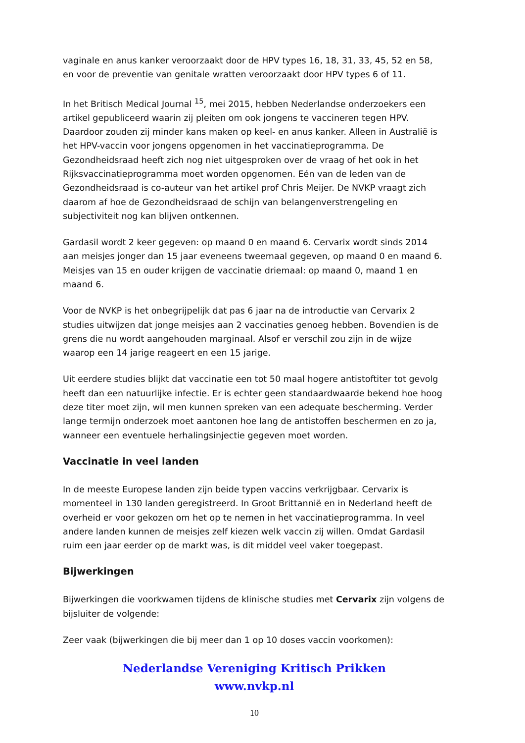vaginale en anus kanker veroorzaakt door de HPV types 16, 18, 31, 33, 45, 52 en 58, en voor de preventie van genitale wratten veroorzaakt door HPV types 6 of 11.
In het Britisch Medical Journal <sup>15</sup>, mei 2015, hebben Nederlandse onderzoekers een artikel gepubliceerd waarin zij pleiten om ook jongens te vaccineren tegen HPV. Daardoor zouden zij minder kans maken op keel- en anus kanker. Alleen in Australië is het HPV-vaccin voor jongens opgenomen in het vaccinatieprogramma. De Gezondheidsraad heeft zich nog niet uitgesproken over de vraag of het ook in het Rijksvaccinatieprogramma moet worden opgenomen. Eén van de leden van de Gezondheidsraad is co-auteur van het artikel prof Chris Meijer. De NVKP vraagt zich daarom af hoe de Gezondheidsraad de schijn van belangenverstrengeling en subjectiviteit nog kan blijven ontkennen.
Gardasil wordt 2 keer gegeven: op maand 0 en maand 6. Cervarix wordt sinds 2014 aan meisjes jonger dan 15 jaar eveneens tweemaal gegeven, op maand 0 en maand 6. Meisjes van 15 en ouder krijgen de vaccinatie driemaal: op maand 0, maand 1 en maand 6.
Voor de NVKP is het onbegrijpelijk dat pas 6 jaar na de introductie van Cervarix 2 studies uitwijzen dat jonge meisjes aan 2 vaccinaties genoeg hebben. Bovendien is de grens die nu wordt aangehouden marginaal. Alsof er verschil zou zijn in de wijze waarop een 14 jarige reageert en een 15 jarige.
Uit eerdere studies blijkt dat vaccinatie een tot 50 maal hogere antistoftiter tot gevolg heeft dan een natuurlijke infectie. Er is echter geen standaardwaarde bekend hoe hoog deze titer moet zijn, wil men kunnen spreken van een adequate bescherming. Verder lange termijn onderzoek moet aantonen hoe lang de antistoffen beschermen en zo ja, wanneer een eventuele herhalingsinjectie gegeven moet worden.
Vaccinatie in veel landen
In de meeste Europese landen zijn beide typen vaccins verkrijgbaar. Cervarix is momenteel in 130 landen geregistreerd. In Groot Brittannië en in Nederland heeft de overheid er voor gekozen om het op te nemen in het vaccinatieprogramma. In veel andere landen kunnen de meisjes zelf kiezen welk vaccin zij willen. Omdat Gardasil ruim een jaar eerder op de markt was, is dit middel veel vaker toegepast.
Bijwerkingen
Bijwerkingen die voorkwamen tijdens de klinische studies met Cervarix zijn volgens de bijsluiter de volgende:
Zeer vaak (bijwerkingen die bij meer dan 1 op 10 doses vaccin voorkomen):
Nederlandse Vereniging Kritisch Prikken
www.nvkp.nl
10